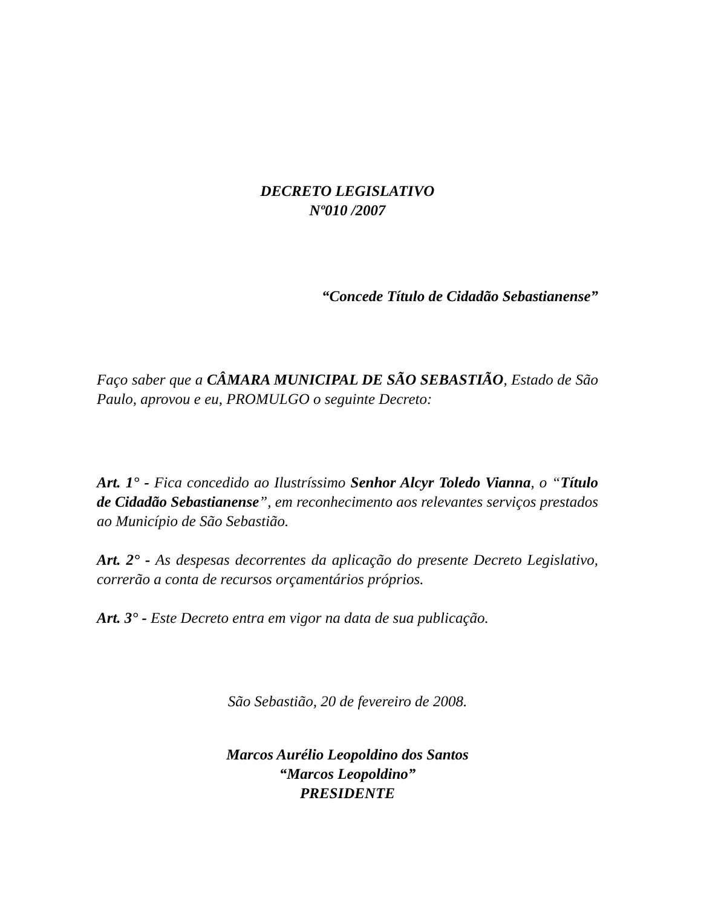DECRETO LEGISLATIVO
Nº010 /2007
“Concede Título de Cidadão Sebastianense”
Faço saber que a CÂMARA MUNICIPAL DE SÃO SEBASTIÃO, Estado de São Paulo, aprovou e eu, PROMULGO o seguinte Decreto:
Art. 1° - Fica concedido ao Ilustríssimo Senhor Alcyr Toledo Vianna, o “Título de Cidadão Sebastianense”, em reconhecimento aos relevantes serviços prestados ao Município de São Sebastião.
Art. 2° - As despesas decorrentes da aplicação do presente Decreto Legislativo, correrão a conta de recursos orçamentários próprios.
Art. 3° - Este Decreto entra em vigor na data de sua publicação.
São Sebastião, 20 de fevereiro de 2008.
Marcos Aurélio Leopoldino dos Santos
“Marcos Leopoldino”
PRESIDENTE